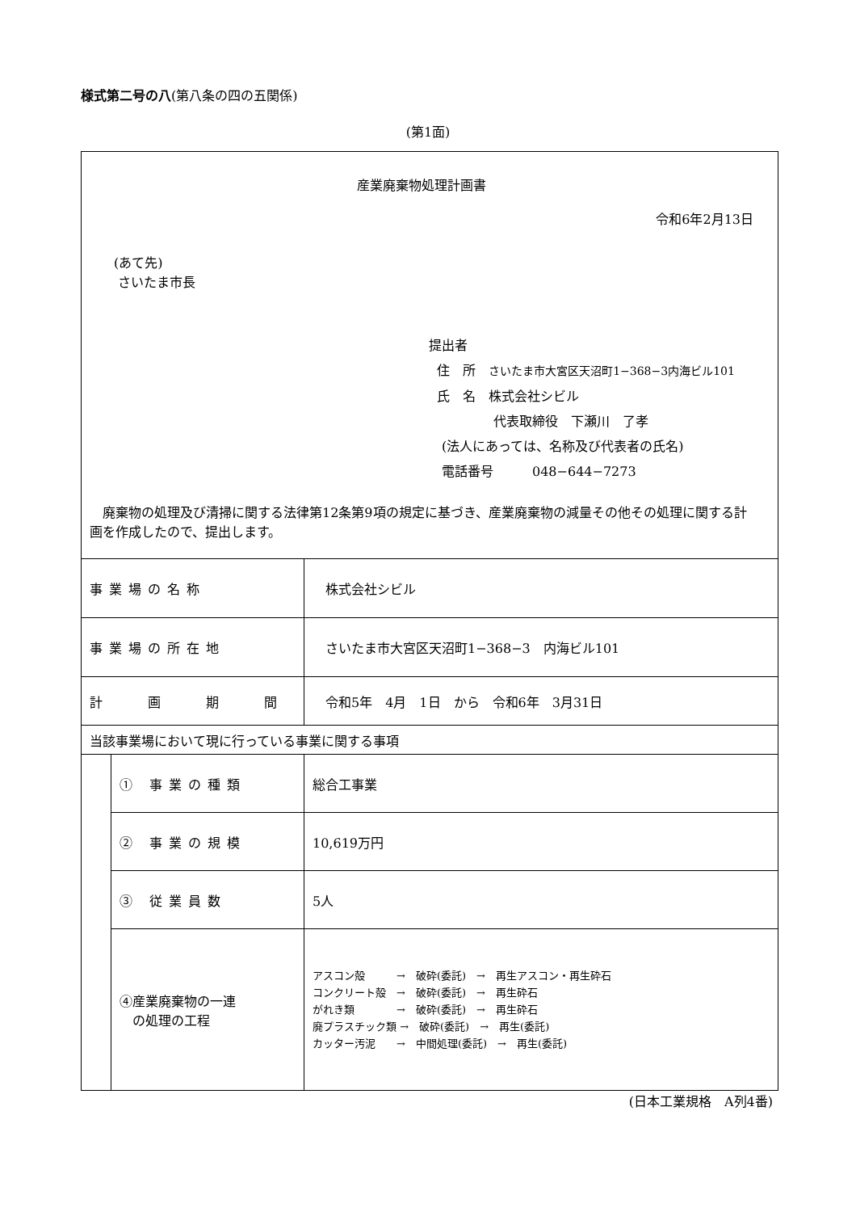様式第二号の八(第八条の四の五関係)
(第1面)
| 産業廃棄物処理計画書 令和6年2月13日 (あて先) さいたま市長 提出者 住 所 さいたま市大宮区天沼町1−368−3内海ビル101 氏 名 株式会社シビル 代表取締役 下瀬川 了孝 (法人にあっては、名称及び代表者の氏名) 電話番号 048−644−7273 廃棄物の処理及び清掃に関する法律第12条第9項の規定に基づき、産業廃棄物の減量その他その処理に関する計画を作成したので、提出します。 | | |
| 事業場の名称 | | 株式会社シビル |
| 事業場の所在地 | | さいたま市大宮区天沼町1−368−3 内海ビル101 |
| 計 画 期 間 | | 令和5年 4月 1日 から 令和6年 3月31日 |
| 当該事業場において現に行っている事業に関する事項 | | |
| | ① 事業の種類 | 総合工事業 |
| | ② 事業の規模 | 10,619万円 |
| | ③ 従業員数 | 5人 |
| | ④産業廃棄物の一連 の処理の工程 | アスコン殻 → 破砕(委託) → 再生アスコン・再生砕石 コンクリート殻 → 破砕(委託) → 再生砕石 がれき類 → 破砕(委託) → 再生砕石 廃プラスチック類 → 破砕(委託) → 再生(委託) カッター汚泥 → 中間処理(委託) → 再生(委託) |
(日本工業規格　A列4番)